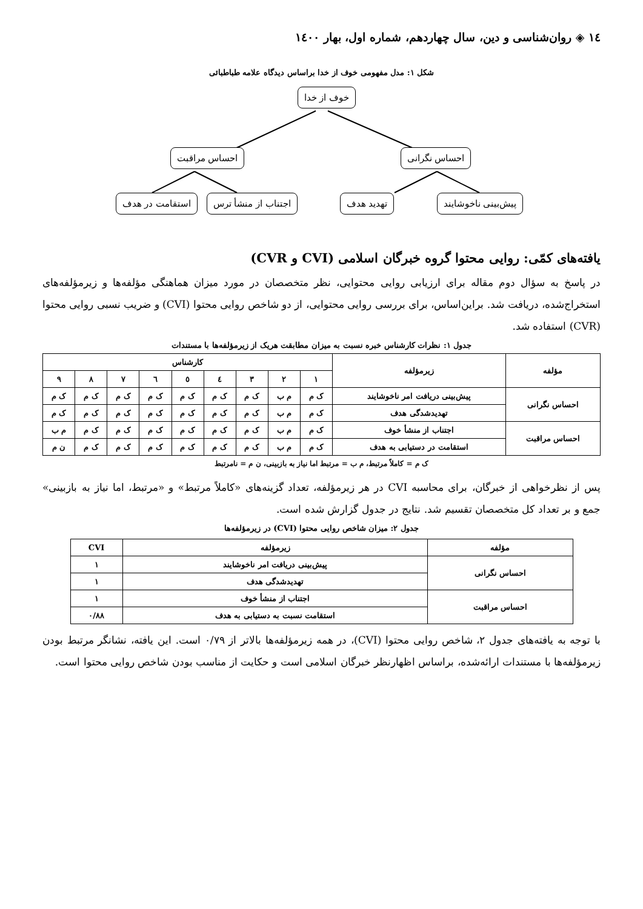١٤ ◈ روان‌شناسی و دین، سال چهاردهم، شماره اول، بهار ١٤٠٠
شکل ۱: مدل مفهومی خوف از خدا براساس دیدگاه علامه طباطبائی
خوف از خدا
احساس مراقبت احساس نگرانی
استقامت در هدف اجتناب از منشأ ترس تهدید هدف پیش‌بینی ناخوشایند
یافته‌های کمّی: روایی محتوا گروه خبرگان اسلامی (CVI و CVR)
در پاسخ به سؤال دوم مقاله برای ارزیابی روایی محتوایی، نظر متخصصان در مورد میزان هماهنگی مؤلفه‌ها و زیرمؤلفه‌های استخراج‌شده، دریافت شد. براین‌اساس، برای بررسی روایی محتوایی، از دو شاخص روایی محتوا (CVI) و ضریب نسبی روایی محتوا (CVR) استفاده شد.
جدول ۱: نظرات کارشناس خبره نسبت به میزان مطابقت هریک از زیرمؤلفه‌ها با مستندات
| مؤلفه | زیرمؤلفه | کارشناس | | | | | | | | |
| --- | --- | --- | --- | --- | --- | --- | --- | --- | --- | --- |
| | | ۱ | ۲ | ۳ | ٤ | ٥ | ٦ | ۷ | ۸ | ۹ |
| احساس نگرانی | پیش‌بینی دریافت امر ناخوشایند | ک م | م ب | ک م | ک م | ک م | ک م | ک م | ک م | ک م |
| | تهدیدشدگی هدف | ک م | م ب | ک م | ک م | ک م | ک م | ک م | ک م | ک م |
| احساس مراقبت | اجتناب از منشأ خوف | ک م | م ب | ک م | ک م | ک م | ک م | ک م | ک م | م ب |
| | استقامت در دستیابی به هدف | ک م | م ب | ک م | ک م | ک م | ک م | ک م | ک م | ن م |
ک م = کاملاً مرتبط، م ب = مرتبط اما نیاز به بازبینی، ن م = نامرتبط
پس از نظرخواهی از خبرگان، برای محاسبه CVI در هر زیرمؤلفه، تعداد گزینه‌های «کاملاً مرتبط» و «مرتبط، اما نیاز به بازبینی» جمع و بر تعداد کل متخصصان تقسیم شد. نتایج در جدول گزارش شده است.
جدول ۲: میزان شاخص روایی محتوا (CVI) در زیرمؤلفه‌ها
| مؤلفه | زیرمؤلفه | CVI |
| --- | --- | --- |
| احساس نگرانی | پیش‌بینی دریافت امر ناخوشایند | ۱ |
| | تهدیدشدگی هدف | ۱ |
| احساس مراقبت | اجتناب از منشأ خوف | ۱ |
| | استقامت نسبت به دستیابی به هدف | ۰/۸۸ |
با توجه به یافته‌های جدول ۲، شاخص روایی محتوا (CVI)، در همه زیرمؤلفه‌ها بالاتر از ۰/۷۹ است. این یافته، نشانگر مرتبط بودن زیرمؤلفه‌ها با مستندات ارائه‌شده، براساس اظهارنظر خبرگان اسلامی است و حکایت از مناسب بودن شاخص روایی محتوا است.